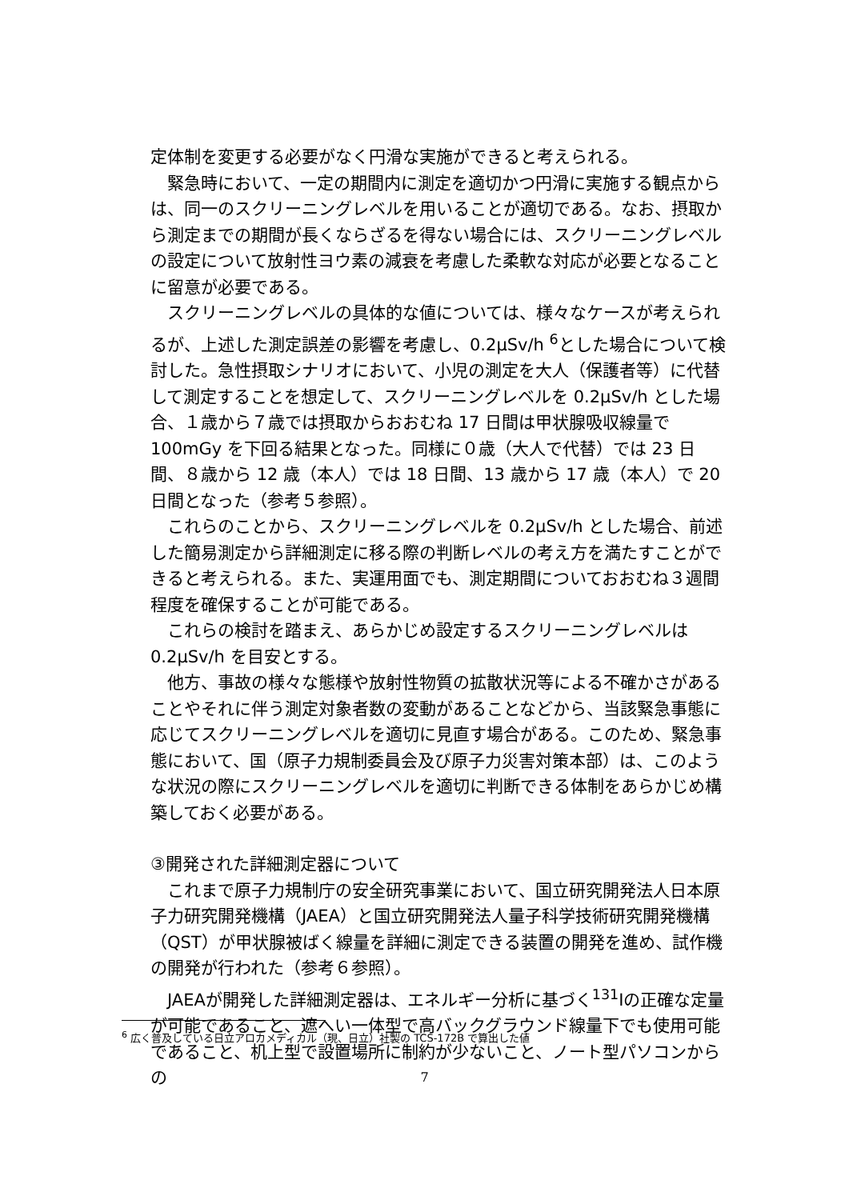定体制を変更する必要がなく円滑な実施ができると考えられる。
　緊急時において、一定の期間内に測定を適切かつ円滑に実施する観点からは、同一のスクリーニングレベルを用いることが適切である。なお、摂取から測定までの期間が長くならざるを得ない場合には、スクリーニングレベルの設定について放射性ヨウ素の減衰を考慮した柔軟な対応が必要となることに留意が必要である。
　スクリーニングレベルの具体的な値については、様々なケースが考えられるが、上述した測定誤差の影響を考慮し、0.2μSv/h <sup>6</sup>とした場合について検討した。急性摂取シナリオにおいて、小児の測定を大人（保護者等）に代替して測定することを想定して、スクリーニングレベルを 0.2μSv/h とした場合、１歳から７歳では摂取からおおむね 17 日間は甲状腺吸収線量で 100mGy を下回る結果となった。同様に０歳（大人で代替）では 23 日間、８歳から 12 歳（本人）では 18 日間、13 歳から 17 歳（本人）で 20 日間となった（参考５参照）。
　これらのことから、スクリーニングレベルを 0.2μSv/h とした場合、前述した簡易測定から詳細測定に移る際の判断レベルの考え方を満たすことができると考えられる。また、実運用面でも、測定期間についておおむね３週間程度を確保することが可能である。
　これらの検討を踏まえ、あらかじめ設定するスクリーニングレベルは 0.2μSv/h を目安とする。
　他方、事故の様々な態様や放射性物質の拡散状況等による不確かさがあることやそれに伴う測定対象者数の変動があることなどから、当該緊急事態に応じてスクリーニングレベルを適切に見直す場合がある。このため、緊急事態において、国（原子力規制委員会及び原子力災害対策本部）は、このような状況の際にスクリーニングレベルを適切に判断できる体制をあらかじめ構築しておく必要がある。
③開発された詳細測定器について
　これまで原子力規制庁の安全研究事業において、国立研究開発法人日本原子力研究開発機構（JAEA）と国立研究開発法人量子科学技術研究開発機構（QST）が甲状腺被ばく線量を詳細に測定できる装置の開発を進め、試作機の開発が行われた（参考６参照）。
　JAEAが開発した詳細測定器は、エネルギー分析に基づく<sup>131</sup>Iの正確な定量が可能であること、遮へい一体型で高バックグラウンド線量下でも使用可能であること、机上型で設置場所に制約が少ないこと、ノート型パソコンからの
<sup>6</sup> 広く普及している日立アロカメディカル（現、日立）社製の TCS-172B で算出した値
7